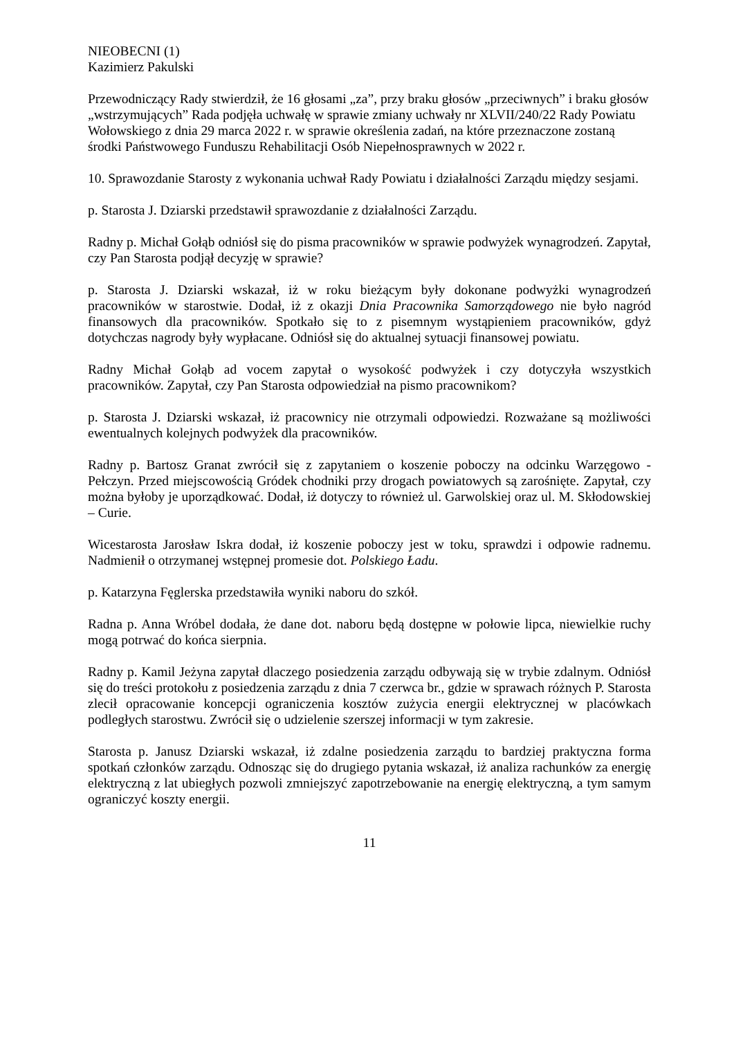NIEOBECNI (1)
Kazimierz Pakulski
Przewodniczący Rady stwierdził, że 16 głosami „za”, przy braku głosów „przeciwnych” i braku głosów „wstrzymujących” Rada podjęła uchwałę w sprawie zmiany uchwały nr XLVII/240/22 Rady Powiatu Wołowskiego z dnia 29 marca 2022 r. w sprawie określenia zadań, na które przeznaczone zostaną środki Państwowego Funduszu Rehabilitacji Osób Niepełnosprawnych w 2022 r.
10. Sprawozdanie Starosty z wykonania uchwał Rady Powiatu i działalności Zarządu między sesjami.
p. Starosta J. Dziarski przedstawił sprawozdanie z działalności Zarządu.
Radny p. Michał Gołąb odniósł się do pisma pracowników w sprawie podwyżek wynagrodzeń. Zapytał, czy Pan Starosta podjął decyzję w sprawie?
p. Starosta J. Dziarski wskazał, iż w roku bieżącym były dokonane podwyżki wynagrodzeń pracowników w starostwie. Dodał, iż z okazji Dnia Pracownika Samorządowego nie było nagród finansowych dla pracowników. Spotkało się to z pisemnym wystąpieniem pracowników, gdyż dotychczas nagrody były wypłacane. Odniósł się do aktualnej sytuacji finansowej powiatu.
Radny Michał Gołąb ad vocem zapytał o wysokość podwyżek i czy dotyczyła wszystkich pracowników. Zapytał, czy Pan Starosta odpowiedział na pismo pracownikom?
p. Starosta J. Dziarski wskazał, iż pracownicy nie otrzymali odpowiedzi. Rozważane są możliwości ewentualnych kolejnych podwyżek dla pracowników.
Radny p. Bartosz Granat zwrócił się z zapytaniem o koszenie poboczy na odcinku Warzęgowo - Pełczyn. Przed miejscowością Gródek chodniki przy drogach powiatowych są zarośnięte. Zapytał, czy można byłoby je uporządkować. Dodał, iż dotyczy to również ul. Garwolskiej oraz ul. M. Skłodowskiej – Curie.
Wicestarosta Jarosław Iskra dodał, iż koszenie poboczy jest w toku, sprawdzi i odpowie radnemu. Nadmienił o otrzymanej wstępnej promesie dot. Polskiego Ładu.
p. Katarzyna Fęglerska przedstawiła wyniki naboru do szkół.
Radna p. Anna Wróbel dodała, że dane dot. naboru będą dostępne w połowie lipca, niewielkie ruchy mogą potrwać do końca sierpnia.
Radny p. Kamil Jeżyna zapytał dlaczego posiedzenia zarządu odbywają się w trybie zdalnym. Odniósł się do treści protokołu z posiedzenia zarządu z dnia 7 czerwca br., gdzie w sprawach różnych P. Starosta zlecił opracowanie koncepcji ograniczenia kosztów zużycia energii elektrycznej w placówkach podległych starostwu. Zwrócił się o udzielenie szerszej informacji w tym zakresie.
Starosta p. Janusz Dziarski wskazał, iż zdalne posiedzenia zarządu to bardziej praktyczna forma spotkań członków zarządu. Odnosząc się do drugiego pytania wskazał, iż analiza rachunków za energię elektryczną z lat ubiegłych pozwoli zmniejszyć zapotrzebowanie na energię elektryczną, a tym samym ograniczyć koszty energii.
11